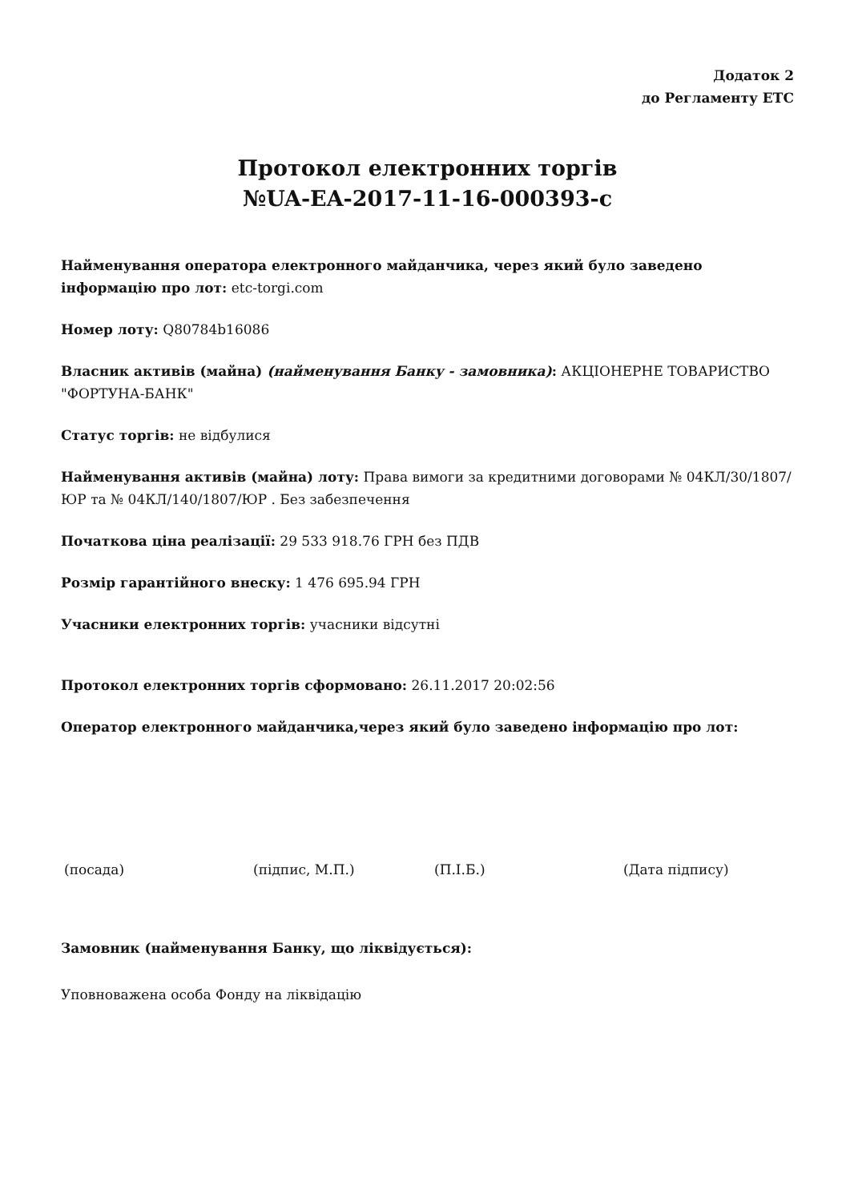Додаток 2
до Регламенту ЕТС
Протокол електронних торгів
№UA-EA-2017-11-16-000393-c
Найменування оператора електронного майданчика, через який було заведено інформацію про лот: etc-torgi.com
Номер лоту: Q80784b16086
Власник активів (майна) (найменування Банку - замовника): АКЦІОНЕРНЕ ТОВАРИСТВО "ФОРТУНА-БАНК"
Статус торгів: не відбулися
Найменування активів (майна) лоту: Права вимоги за кредитними договорами № 04КЛ/30/1807/ЮР та № 04КЛ/140/1807/ЮР . Без забезпечення
Початкова ціна реалізації: 29 533 918.76 ГРН без ПДВ
Розмір гарантійного внеску: 1 476 695.94 ГРН
Учасники електронних торгів: учасники відсутні
Протокол електронних торгів сформовано: 26.11.2017 20:02:56
Оператор електронного майданчика,через який було заведено інформацію про лот:
(посада) (підпис, М.П.) (П.І.Б.) (Дата підпису)
Замовник (найменування Банку, що ліквідується):
Уповноважена особа Фонду на ліквідацію